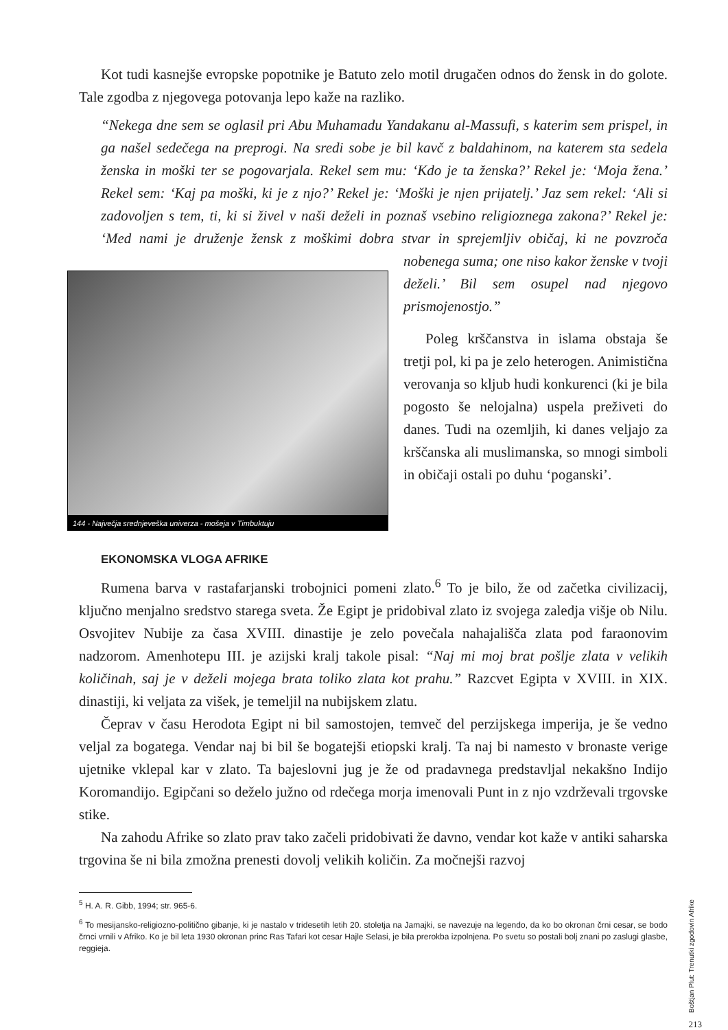Kot tudi kasnejše evropske popotnike je Batuto zelo motil drugačen odnos do žensk in do golote. Tale zgodba z njegovega potovanja lepo kaže na razliko.
“Nekega dne sem se oglasil pri Abu Muhamadu Yandakanu al-Massufi, s katerim sem prispel, in ga našel sedečega na preprogi. Na sredi sobe je bil kavč z baldahinom, na katerem sta sedela ženska in moški ter se pogovarjala. Rekel sem mu: ‘Kdo je ta ženska?’ Rekel je: ‘Moja žena.’ Rekel sem: ‘Kaj pa moški, ki je z njo?’ Rekel je: ‘Moški je njen prijatelj.’ Jaz sem rekel: ‘Ali si zadovoljen s tem, ti, ki si živel v naši deželi in poznaš vsebino religioznega zakona?’ Rekel je: ‘Med nami je druženje žensk z moškimi dobra stvar in sprejemljiv običaj, ki ne povzroča
144 - Največja srednjeveška univerza - mošeja v Timbuktuju
nobenega suma; one niso kakor ženske v tvoji deželi.’ Bil sem osupel nad njegovo prismojenostjo.”
Poleg krščanstva in islama obstaja še tretji pol, ki pa je zelo heterogen. Animistična verovanja so kljub hudi konkurenci (ki je bila pogosto še nelojalna) uspela preživeti do danes. Tudi na ozemljih, ki danes veljajo za krščanska ali muslimanska, so mnogi simboli in običaji ostali po duhu ‘poganski’.
EKONOMSKA VLOGA AFRIKE
Rumena barva v rastafarjanski trobojnici pomeni zlato.<sup>6</sup> To je bilo, že od začetka civilizacij, ključno menjalno sredstvo starega sveta. Že Egipt je pridobival zlato iz svojega zaledja višje ob Nilu. Osvojitev Nubije za časa XVIII. dinastije je zelo povečala nahajališča zlata pod faraonovim nadzorom. Amenhotepu III. je azijski kralj takole pisal: “Naj mi moj brat pošlje zlata v velikih količinah, saj je v deželi mojega brata toliko zlata kot prahu.” Razcvet Egipta v XVIII. in XIX. dinastiji, ki veljata za višek, je temeljil na nubijskem zlatu.
Čeprav v času Herodota Egipt ni bil samostojen, temveč del perzijskega imperija, je še vedno veljal za bogatega. Vendar naj bi bil še bogatejši etiopski kralj. Ta naj bi namesto v bronaste verige ujetnike vklepal kar v zlato. Ta bajeslovni jug je že od pradavnega predstavljal nekakšno Indijo Koromandijo. Egipčani so deželo južno od rdečega morja imenovali Punt in z njo vzdrževali trgovske stike.
Na zahodu Afrike so zlato prav tako začeli pridobivati že davno, vendar kot kaže v antiki saharska trgovina še ni bila zmožna prenesti dovolj velikih količin. Za močnejši razvoj
<sup>5</sup> H. A. R. Gibb, 1994; str. 965-6.
<sup>6</sup> To mesijansko-religiozno-politično gibanje, ki je nastalo v tridesetih letih 20. stoletja na Jamajki, se navezuje na legendo, da ko bo okronan črni cesar, se bodo črnci vrnili v Afriko. Ko je bil leta 1930 okronan princ Ras Tafari kot cesar Hajle Selasi, je bila prerokba izpolnjena. Po svetu so postali bolj znani po zaslugi glasbe, reggieja.
Boštjan Plut: Trenutki zgodovin Afrike
213